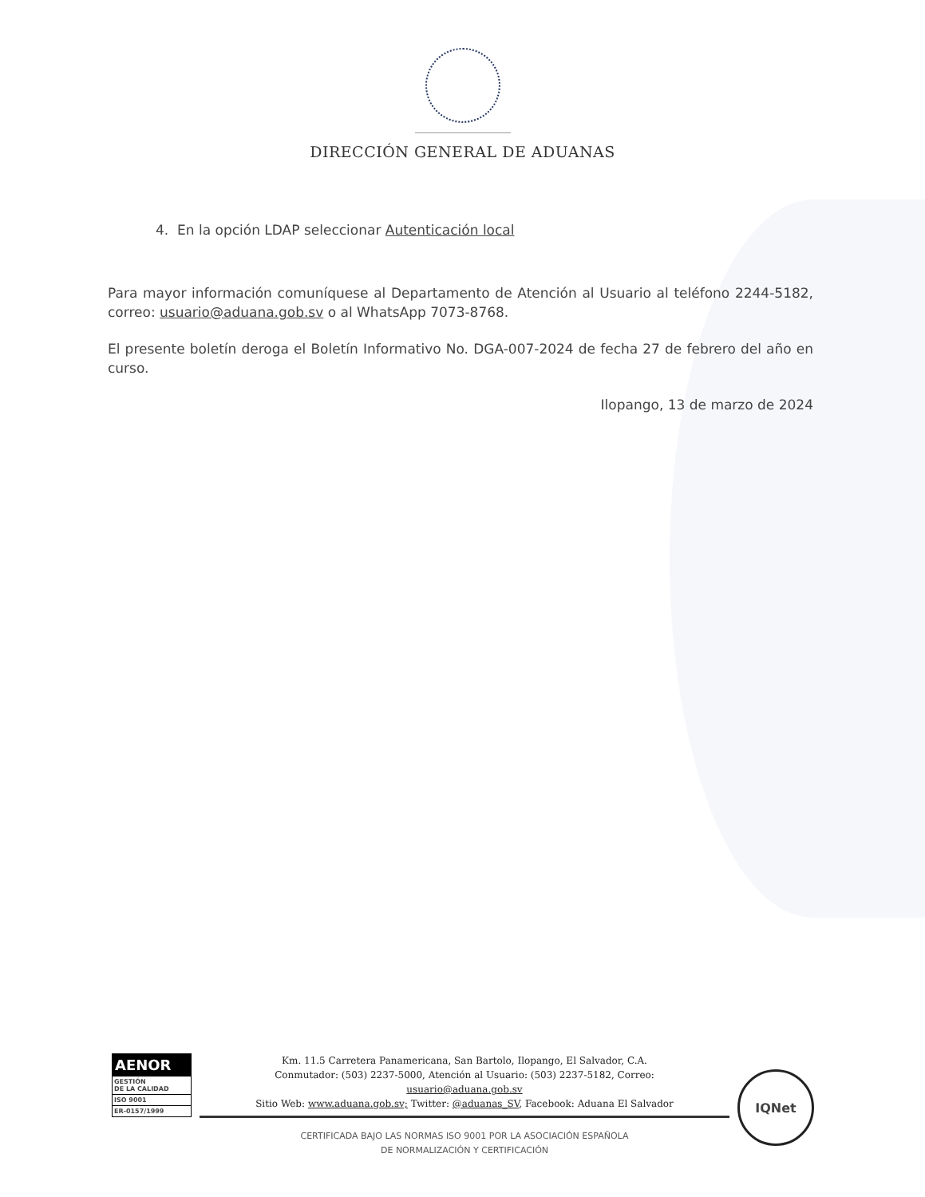DIRECCIÓN GENERAL DE ADUANAS
4. En la opción LDAP seleccionar Autenticación local
Para mayor información comuníquese al Departamento de Atención al Usuario al teléfono 2244-5182, correo: usuario@aduana.gob.sv o al WhatsApp 7073-8768.
El presente boletín deroga el Boletín Informativo No. DGA-007-2024 de fecha 27 de febrero del año en curso.
Ilopango, 13 de marzo de 2024
AENOR
GESTIÓN
DE LA CALIDAD
ISO 9001
ER-0157/1999
Km. 11.5 Carretera Panamericana, San Bartolo, Ilopango, El Salvador, C.A.
Conmutador: (503) 2237-5000, Atención al Usuario: (503) 2237-5182, Correo:
usuario@aduana.gob.sv
Sitio Web: www.aduana.gob.sv; Twitter: @aduanas_SV, Facebook: Aduana El Salvador
CERTIFICADA BAJO LAS NORMAS ISO 9001 POR LA ASOCIACIÓN ESPAÑOLA
DE NORMALIZACIÓN Y CERTIFICACIÓN
IQNet